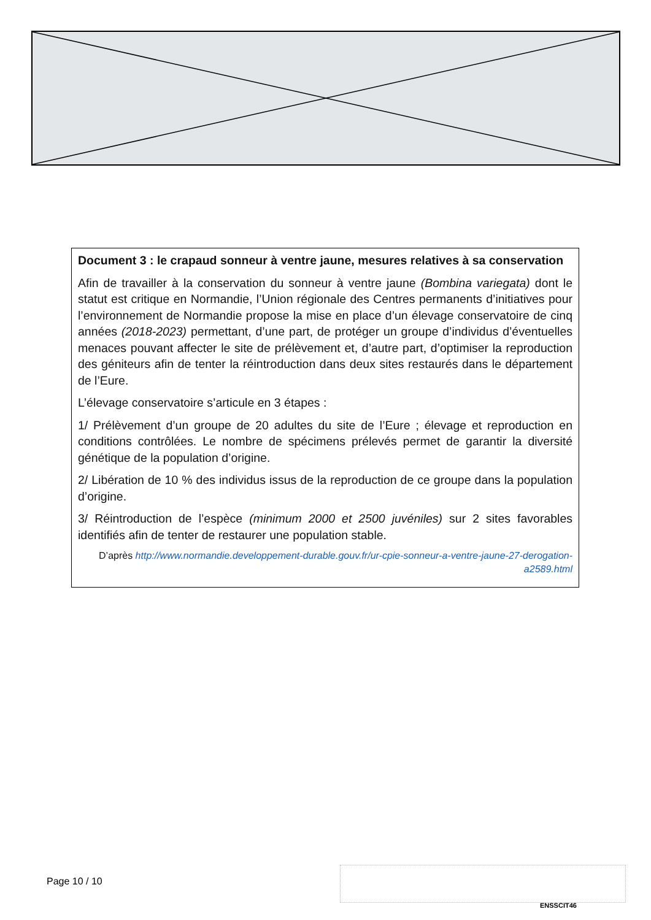Document 3 : le crapaud sonneur à ventre jaune, mesures relatives à sa conservation
Afin de travailler à la conservation du sonneur à ventre jaune (Bombina variegata) dont le statut est critique en Normandie, l’Union régionale des Centres permanents d’initiatives pour l’environnement de Normandie propose la mise en place d’un élevage conservatoire de cinq années (2018-2023) permettant, d’une part, de protéger un groupe d’individus d’éventuelles menaces pouvant affecter le site de prélèvement et, d’autre part, d’optimiser la reproduction des géniteurs afin de tenter la réintroduction dans deux sites restaurés dans le département de l’Eure.
L’élevage conservatoire s’articule en 3 étapes :
1/ Prélèvement d’un groupe de 20 adultes du site de l’Eure ; élevage et reproduction en conditions contrôlées. Le nombre de spécimens prélevés permet de garantir la diversité génétique de la population d’origine.
2/ Libération de 10 % des individus issus de la reproduction de ce groupe dans la population d’origine.
3/ Réintroduction de l’espèce (minimum 2000 et 2500 juvéniles) sur 2 sites favorables identifiés afin de tenter de restaurer une population stable.
D’après http://www.normandie.developpement-durable.gouv.fr/ur-cpie-sonneur-a-ventre-jaune-27-derogation-a2589.html
Page 10 / 10
ENSSCIT46